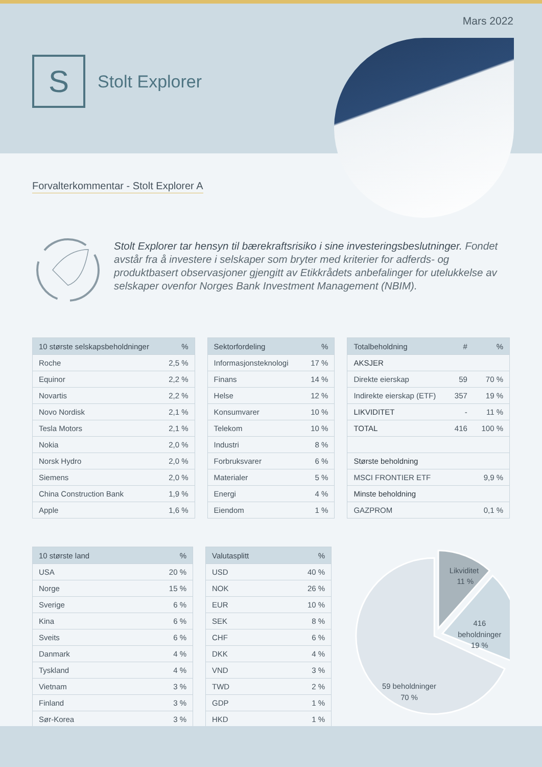Mars 2022
S
Stolt Explorer
Forvalterkommentar - Stolt Explorer A
Stolt Explorer tar hensyn til bærekraftsrisiko i sine investeringsbeslutninger. Fondet avstår fra å investere i selskaper som bryter med kriterier for adferds- og produktbasert observasjoner gjengitt av Etikkrådets anbefalinger for utelukkelse av selskaper ovenfor Norges Bank Investment Management (NBIM).
| 10 største selskapsbeholdninger | % |
| --- | --- |
| Roche | 2,5 % |
| Equinor | 2,2 % |
| Novartis | 2,2 % |
| Novo Nordisk | 2,1 % |
| Tesla Motors | 2,1 % |
| Nokia | 2,0 % |
| Norsk Hydro | 2,0 % |
| Siemens | 2,0 % |
| China Construction Bank | 1,9 % |
| Apple | 1,6 % |
| Sektorfordeling | % |
| --- | --- |
| Informasjonsteknologi | 17 % |
| Finans | 14 % |
| Helse | 12 % |
| Konsumvarer | 10 % |
| Telekom | 10 % |
| Industri | 8 % |
| Forbruksvarer | 6 % |
| Materialer | 5 % |
| Energi | 4 % |
| Eiendom | 1 % |
| Totalbeholdning | # | % |
| --- | --- | --- |
| AKSJER | | |
| Direkte eierskap | 59 | 70 % |
| Indirekte eierskap (ETF) | 357 | 19 % |
| LIKVIDITET | - | 11 % |
| TOTAL | 416 | 100 % |
| Største beholdning | | |
| MSCI FRONTIER ETF | | 9,9 % |
| Minste beholdning | | |
| GAZPROM | | 0,1 % |
| 10 største land | % |
| --- | --- |
| USA | 20 % |
| Norge | 15 % |
| Sverige | 6 % |
| Kina | 6 % |
| Sveits | 6 % |
| Danmark | 4 % |
| Tyskland | 4 % |
| Vietnam | 3 % |
| Finland | 3 % |
| Sør-Korea | 3 % |
| Valutasplitt | % |
| --- | --- |
| USD | 40 % |
| NOK | 26 % |
| EUR | 10 % |
| SEK | 8 % |
| CHF | 6 % |
| DKK | 4 % |
| VND | 3 % |
| TWD | 2 % |
| GDP | 1 % |
| HKD | 1 % |
Likviditet
11 %
416
beholdninger
19 %
59 beholdninger
70 %